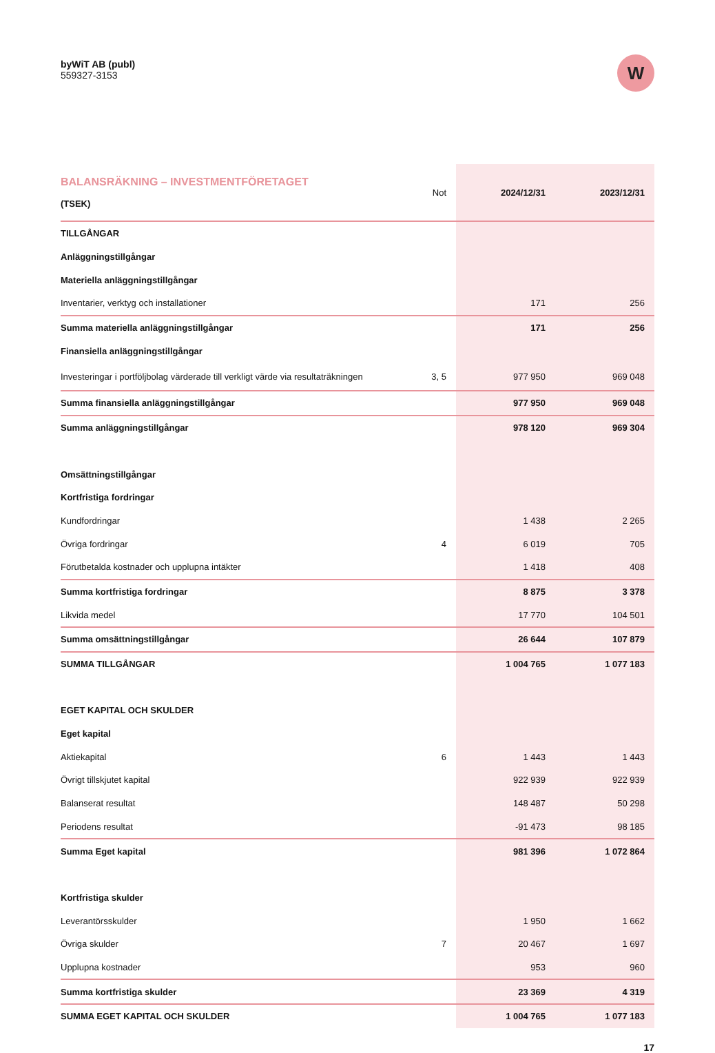byWiT AB (publ)
559327-3153
W
| BALANSRÄKNING – INVESTMENTFÖRETAGET (TSEK) | Not | 2024/12/31 | 2023/12/31 |
| --- | --- | --- | --- |
| TILLGÅNGAR | | | |
| Anläggningstillgångar | | | |
| Materiella anläggningstillgångar | | | |
| Inventarier, verktyg och installationer | | 171 | 256 |
| Summa materiella anläggningstillgångar | | 171 | 256 |
| Finansiella anläggningstillgångar | | | |
| Investeringar i portföljbolag värderade till verkligt värde via resultaträkningen | 3, 5 | 977 950 | 969 048 |
| Summa finansiella anläggningstillgångar | | 977 950 | 969 048 |
| Summa anläggningstillgångar | | 978 120 | 969 304 |
| Omsättningstillgångar | | | |
| Kortfristiga fordringar | | | |
| Kundfordringar | | 1 438 | 2 265 |
| Övriga fordringar | 4 | 6 019 | 705 |
| Förutbetalda kostnader och upplupna intäkter | | 1 418 | 408 |
| Summa kortfristiga fordringar | | 8 875 | 3 378 |
| Likvida medel | | 17 770 | 104 501 |
| Summa omsättningstillgångar | | 26 644 | 107 879 |
| SUMMA TILLGÅNGAR | | 1 004 765 | 1 077 183 |
| EGET KAPITAL OCH SKULDER | | | |
| Eget kapital | | | |
| Aktiekapital | 6 | 1 443 | 1 443 |
| Övrigt tillskjutet kapital | | 922 939 | 922 939 |
| Balanserat resultat | | 148 487 | 50 298 |
| Periodens resultat | | -91 473 | 98 185 |
| Summa Eget kapital | | 981 396 | 1 072 864 |
| Kortfristiga skulder | | | |
| Leverantörsskulder | | 1 950 | 1 662 |
| Övriga skulder | 7 | 20 467 | 1 697 |
| Upplupna kostnader | | 953 | 960 |
| Summa kortfristiga skulder | | 23 369 | 4 319 |
| SUMMA EGET KAPITAL OCH SKULDER | | 1 004 765 | 1 077 183 |
17